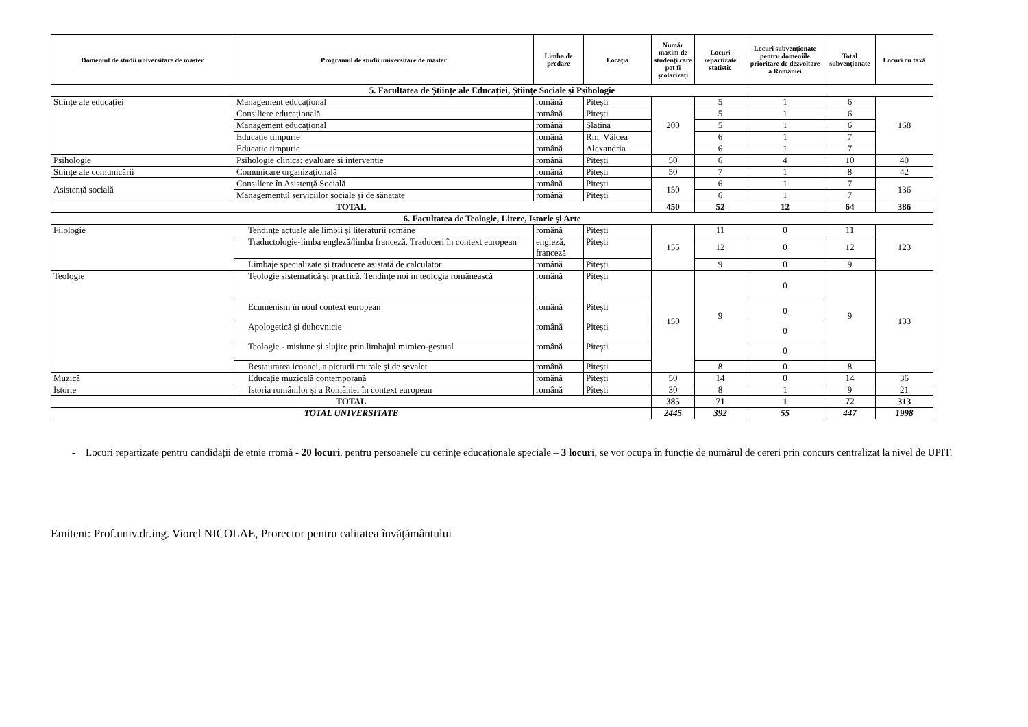| Domeniul de studii universitare de master | Programul de studii universitare de master | Limba de predare | Locația | Număr maxim de studenți care pot fi școlarizați | Locuri repartizate statistic | Locuri subvenționate pentru domeniile prioritare de dezvoltare a României | Total subvenționate | Locuri cu taxă |
| --- | --- | --- | --- | --- | --- | --- | --- | --- |
| 5. Facultatea de Științe ale Educației, Științe Sociale și Psihologie | | | | | | | | |
| Științe ale educației | Management educațional | română | Pitești | 200 | 5 | 1 | 6 | 168 |
| | Consiliere educațională | română | Pitești | | 5 | 1 | 6 | |
| | Management educațional | română | Slatina | | 5 | 1 | 6 | |
| | Educație timpurie | română | Rm. Vâlcea | | 6 | 1 | 7 | |
| | Educație timpurie | română | Alexandria | | 6 | 1 | 7 | |
| Psihologie | Psihologie clinică: evaluare și intervenție | română | Pitești | 50 | 6 | 4 | 10 | 40 |
| Științe ale comunicării | Comunicare organizațională | română | Pitești | 50 | 7 | 1 | 8 | 42 |
| Asistență socială | Consiliere în Asistență Socială | română | Pitești | 150 | 6 | 1 | 7 | 136 |
| | Managementul serviciilor sociale și de sănătate | română | Pitești | | 6 | 1 | 7 | |
| TOTAL | | | | 450 | 52 | 12 | 64 | 386 |
| 6. Facultatea de Teologie, Litere, Istorie și Arte | | | | | | | | |
| Filologie | Tendințe actuale ale limbii și literaturii române | română | Pitești | 155 | 11 | 0 | 11 | 123 |
| | Traductologie-limba engleză/limba franceză. Traduceri în context european | engleză, franceză | Pitești | | 12 | 0 | 12 | |
| | Limbaje specializate și traducere asistată de calculator | română | Pitești | | 9 | 0 | 9 | |
| Teologie | Teologie sistematică și practică. Tendințe noi în teologia românească | română | Pitești | 150 | 9 | 0 | 9 | 133 |
| | Ecumenism în noul context european | română | Pitești | | | 0 | | |
| | Apologetică și duhovnicie | română | Pitești | | | 0 | | |
| | Teologie - misiune și slujire prin limbajul mimico-gestual | română | Pitești | | | 0 | | |
| | Restaurarea icoanei, a picturii murale și de șevalet | română | Pitești | | 8 | 0 | 8 | |
| Muzică | Educație muzicală contemporană | română | Pitești | 50 | 14 | 0 | 14 | 36 |
| Istorie | Istoria românilor și a României în context european | română | Pitești | 30 | 8 | 1 | 9 | 21 |
| TOTAL | | | | 385 | 71 | 1 | 72 | 313 |
| TOTAL UNIVERSITATE | | | | 2445 | 392 | 55 | 447 | 1998 |
- Locuri repartizate pentru candidații de etnie rromă - 20 locuri, pentru persoanele cu cerințe educaționale speciale – 3 locuri, se vor ocupa în funcție de numărul de cereri prin concurs centralizat la nivel de UPIT.
Emitent: Prof.univ.dr.ing. Viorel NICOLAE, Prorector pentru calitatea învăţământului